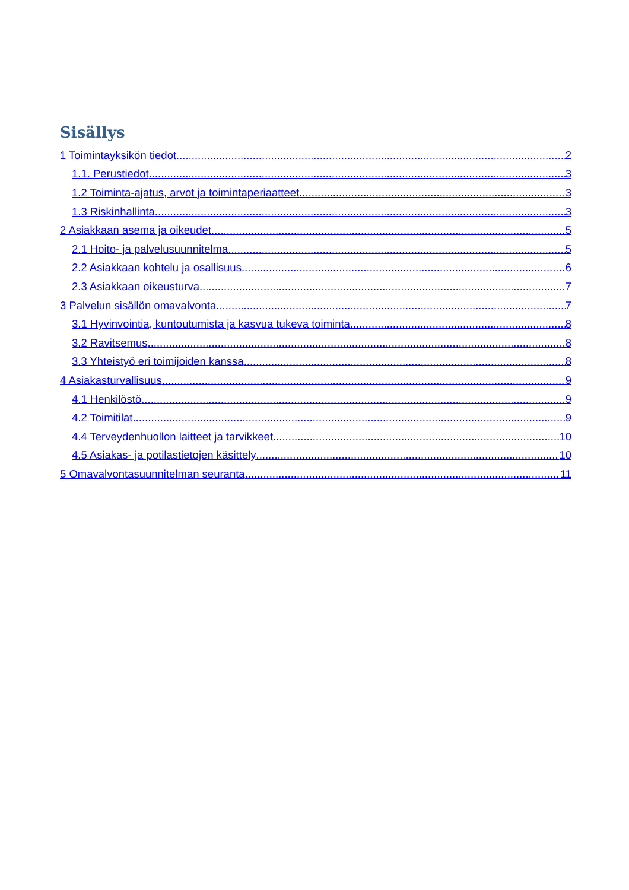Sisällys
1 Toimintayksikön tiedot 2
1.1. Perustiedot 3
1.2 Toiminta-ajatus, arvot ja toimintaperiaatteet 3
1.3 Riskinhallinta 3
2 Asiakkaan asema ja oikeudet 5
2.1 Hoito- ja palvelusuunnitelma 5
2.2 Asiakkaan kohtelu ja osallisuus 6
2.3 Asiakkaan oikeusturva 7
3 Palvelun sisällön omavalvonta 7
3.1 Hyvinvointia, kuntoutumista ja kasvua tukeva toiminta 8
3.2 Ravitsemus 8
3.3 Yhteistyö eri toimijoiden kanssa 8
4 Asiakasturvallisuus 9
4.1 Henkilöstö 9
4.2 Toimitilat 9
4.4 Terveydenhuollon laitteet ja tarvikkeet 10
4.5 Asiakas- ja potilastietojen käsittely 10
5 Omavalvontasuunnitelman seuranta 11